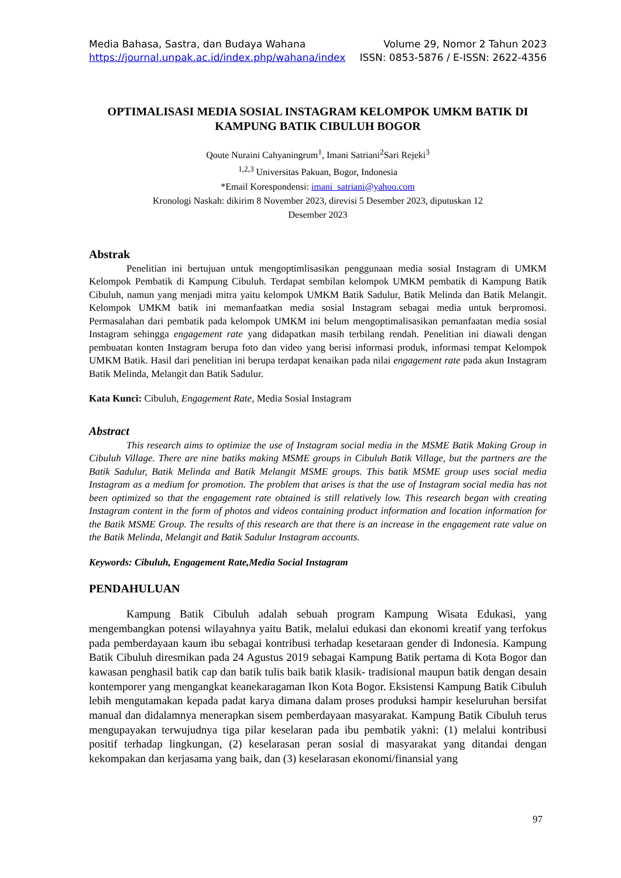Media Bahasa, Sastra, dan Budaya Wahana Volume 29, Nomor 2 Tahun 2023
https://journal.unpak.ac.id/index.php/wahana/index ISSN: 0853-5876 / E-ISSN: 2622-4356
OPTIMALISASI MEDIA SOSIAL INSTAGRAM KELOMPOK UMKM BATIK DI KAMPUNG BATIK CIBULUH BOGOR
Qoute Nuraini Cahyaningrum<sup>1</sup>, Imani Satriani<sup>2</sup>Sari Rejeki<sup>3</sup>
<sup>1,2,3</sup> Universitas Pakuan, Bogor, Indonesia
*Email Korespondensi: imani_satriani@yahoo.com
Kronologi Naskah: dikirim 8 November 2023, direvisi 5 Desember 2023, diputuskan 12
Desember 2023
Abstrak
Penelitian ini bertujuan untuk mengoptimlisasikan penggunaan media sosial Instagram di UMKM Kelompok Pembatik di Kampung Cibuluh. Terdapat sembilan kelompok UMKM pembatik di Kampung Batik Cibuluh, namun yang menjadi mitra yaitu kelompok UMKM Batik Sadulur, Batik Melinda dan Batik Melangit. Kelompok UMKM batik ini memanfaatkan media sosial Instagram sebagai media untuk berpromosi. Permasalahan dari pembatik pada kelompok UMKM ini belum mengoptimalisasikan pemanfaatan media sosial Instagram sehingga engagement rate yang didapatkan masih terbilang rendah. Penelitian ini diawali dengan pembuatan konten Instagram berupa foto dan video yang berisi informasi produk, informasi tempat Kelompok UMKM Batik. Hasil dari penelitian ini berupa terdapat kenaikan pada nilai engagement rate pada akun Instagram Batik Melinda, Melangit dan Batik Sadulur.
Kata Kunci: Cibuluh, Engagement Rate, Media Sosial Instagram
Abstract
This research aims to optimize the use of Instagram social media in the MSME Batik Making Group in Cibuluh Village. There are nine batiks making MSME groups in Cibuluh Batik Village, but the partners are the Batik Sadulur, Batik Melinda and Batik Melangit MSME groups. This batik MSME group uses social media Instagram as a medium for promotion. The problem that arises is that the use of Instagram social media has not been optimized so that the engagement rate obtained is still relatively low. This research began with creating Instagram content in the form of photos and videos containing product information and location information for the Batik MSME Group. The results of this research are that there is an increase in the engagement rate value on the Batik Melinda, Melangit and Batik Sadulur Instagram accounts.
Keywords: Cibuluh, Engagement Rate,Media Social Instagram
PENDAHULUAN
Kampung Batik Cibuluh adalah sebuah program Kampung Wisata Edukasi, yang mengembangkan potensi wilayahnya yaitu Batik, melalui edukasi dan ekonomi kreatif yang terfokus pada pemberdayaan kaum ibu sebagai kontribusi terhadap kesetaraan gender di Indonesia. Kampung Batik Cibuluh diresmikan pada 24 Agustus 2019 sebagai Kampung Batik pertama di Kota Bogor dan kawasan penghasil batik cap dan batik tulis baik batik klasik- tradisional maupun batik dengan desain kontemporer yang mengangkat keanekaragaman Ikon Kota Bogor. Eksistensi Kampung Batik Cibuluh lebih mengutamakan kepada padat karya dimana dalam proses produksi hampir keseluruhan bersifat manual dan didalamnya menerapkan sisem pemberdayaan masyarakat. Kampung Batik Cibuluh terus mengupayakan terwujudnya tiga pilar keselaran pada ibu pembatik yakni: (1) melalui kontribusi positif terhadap lingkungan, (2) keselarasan peran sosial di masyarakat yang ditandai dengan kekompakan dan kerjasama yang baik, dan (3) keselarasan ekonomi/finansial yang
97